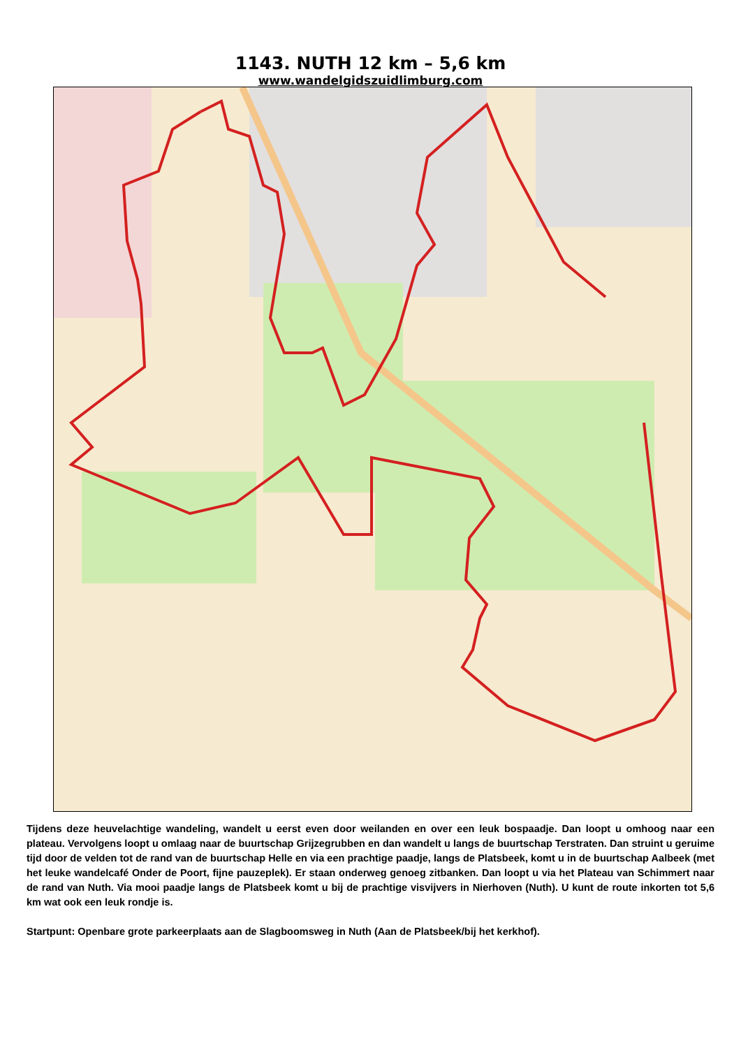1143. NUTH 12 km – 5,6 km
www.wandelgidszuidlimburg.com
Tijdens deze heuvelachtige wandeling, wandelt u eerst even door weilanden en over een leuk bospaadje. Dan loopt u omhoog naar een plateau. Vervolgens loopt u omlaag naar de buurtschap Grijzegrubben en dan wandelt u langs de buurtschap Terstraten. Dan struint u geruime tijd door de velden tot de rand van de buurtschap Helle en via een prachtige paadje, langs de Platsbeek, komt u in de buurtschap Aalbeek (met het leuke wandelcafé Onder de Poort, fijne pauzeplek). Er staan onderweg genoeg zitbanken. Dan loopt u via het Plateau van Schimmert naar de rand van Nuth. Via mooi paadje langs de Platsbeek komt u bij de prachtige visvijvers in Nierhoven (Nuth). U kunt de route inkorten tot 5,6 km wat ook een leuk rondje is.
Startpunt: Openbare grote parkeerplaats aan de Slagboomsweg in Nuth (Aan de Platsbeek/bij het kerkhof).